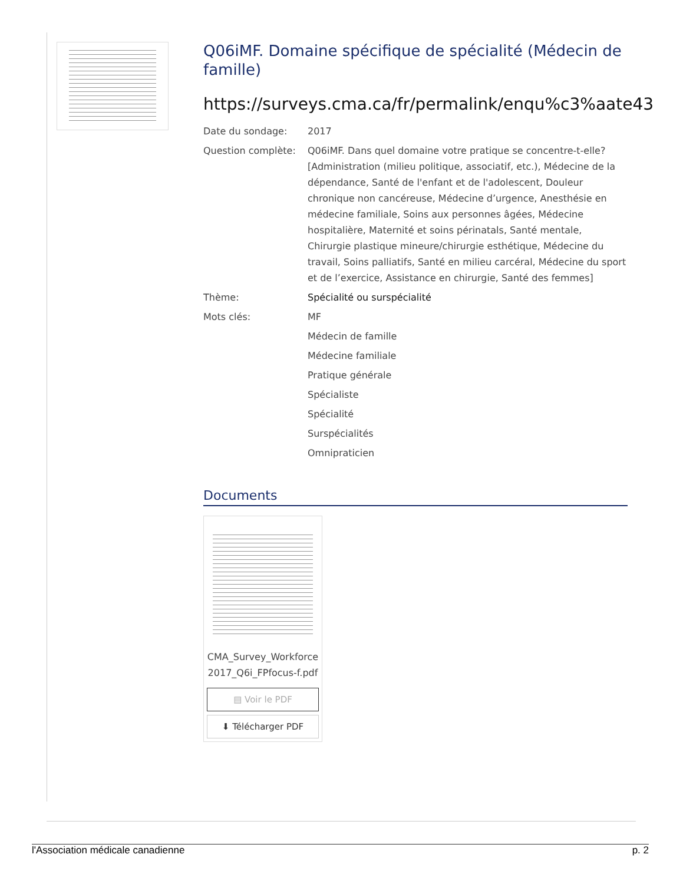Q06iMF. Domaine spécifique de spécialité (Médecin de famille)
https://surveys.cma.ca/fr/permalink/enqu%c3%aate43
Date du sondage: 2017
Question complète: Q06iMF. Dans quel domaine votre pratique se concentre-t-elle? [Administration (milieu politique, associatif, etc.), Médecine de la dépendance, Santé de l'enfant et de l'adolescent, Douleur chronique non cancéreuse, Médecine d’urgence, Anesthésie en médecine familiale, Soins aux personnes âgées, Médecine hospitalière, Maternité et soins périnatals, Santé mentale, Chirurgie plastique mineure/chirurgie esthétique, Médecine du travail, Soins palliatifs, Santé en milieu carcéral, Médecine du sport et de l’exercice, Assistance en chirurgie, Santé des femmes]
Thème: Spécialité ou surspécialité
Mots clés: MF
Médecin de famille
Médecine familiale
Pratique générale
Spécialiste
Spécialité
Surspécialités
Omnipraticien
Documents
CMA_Survey_Workforce2017_Q6i_FPfocus-f.pdf
▤ Voir le PDF
⬇ Télécharger PDF
l'Association médicale canadienne p. 2